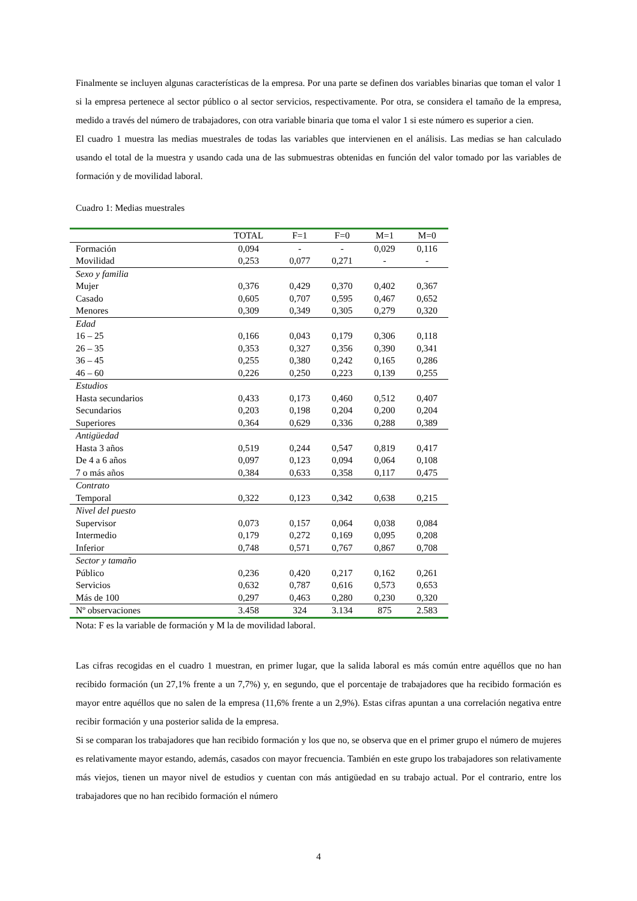Finalmente se incluyen algunas características de la empresa. Por una parte se definen dos variables binarias que toman el valor 1 si la empresa pertenece al sector público o al sector servicios, respectivamente. Por otra, se considera el tamaño de la empresa, medido a través del número de trabajadores, con otra variable binaria que toma el valor 1 si este número es superior a cien.
El cuadro 1 muestra las medias muestrales de todas las variables que intervienen en el análisis. Las medias se han calculado usando el total de la muestra y usando cada una de las submuestras obtenidas en función del valor tomado por las variables de formación y de movilidad laboral.
Cuadro 1: Medias muestrales
| | TOTAL | F=1 | F=0 | M=1 | M=0 |
| --- | --- | --- | --- | --- | --- |
| Formación | 0,094 | - | - | 0,029 | 0,116 |
| Movilidad | 0,253 | 0,077 | 0,271 | - | - |
| Sexo y familia | | | | | |
| Mujer | 0,376 | 0,429 | 0,370 | 0,402 | 0,367 |
| Casado | 0,605 | 0,707 | 0,595 | 0,467 | 0,652 |
| Menores | 0,309 | 0,349 | 0,305 | 0,279 | 0,320 |
| Edad | | | | | |
| 16 – 25 | 0,166 | 0,043 | 0,179 | 0,306 | 0,118 |
| 26 – 35 | 0,353 | 0,327 | 0,356 | 0,390 | 0,341 |
| 36 – 45 | 0,255 | 0,380 | 0,242 | 0,165 | 0,286 |
| 46 – 60 | 0,226 | 0,250 | 0,223 | 0,139 | 0,255 |
| Estudios | | | | | |
| Hasta secundarios | 0,433 | 0,173 | 0,460 | 0,512 | 0,407 |
| Secundarios | 0,203 | 0,198 | 0,204 | 0,200 | 0,204 |
| Superiores | 0,364 | 0,629 | 0,336 | 0,288 | 0,389 |
| Antigüedad | | | | | |
| Hasta 3 años | 0,519 | 0,244 | 0,547 | 0,819 | 0,417 |
| De 4 a 6 años | 0,097 | 0,123 | 0,094 | 0,064 | 0,108 |
| 7 o más años | 0,384 | 0,633 | 0,358 | 0,117 | 0,475 |
| Contrato | | | | | |
| Temporal | 0,322 | 0,123 | 0,342 | 0,638 | 0,215 |
| Nivel del puesto | | | | | |
| Supervisor | 0,073 | 0,157 | 0,064 | 0,038 | 0,084 |
| Intermedio | 0,179 | 0,272 | 0,169 | 0,095 | 0,208 |
| Inferior | 0,748 | 0,571 | 0,767 | 0,867 | 0,708 |
| Sector y tamaño | | | | | |
| Público | 0,236 | 0,420 | 0,217 | 0,162 | 0,261 |
| Servicios | 0,632 | 0,787 | 0,616 | 0,573 | 0,653 |
| Más de 100 | 0,297 | 0,463 | 0,280 | 0,230 | 0,320 |
| Nº observaciones | 3.458 | 324 | 3.134 | 875 | 2.583 |
Nota: F es la variable de formación y M la de movilidad laboral.
Las cifras recogidas en el cuadro 1 muestran, en primer lugar, que la salida laboral es más común entre aquéllos que no han recibido formación (un 27,1% frente a un 7,7%) y, en segundo, que el porcentaje de trabajadores que ha recibido formación es mayor entre aquéllos que no salen de la empresa (11,6% frente a un 2,9%). Estas cifras apuntan a una correlación negativa entre recibir formación y una posterior salida de la empresa.
Si se comparan los trabajadores que han recibido formación y los que no, se observa que en el primer grupo el número de mujeres es relativamente mayor estando, además, casados con mayor frecuencia. También en este grupo los trabajadores son relativamente más viejos, tienen un mayor nivel de estudios y cuentan con más antigüedad en su trabajo actual. Por el contrario, entre los trabajadores que no han recibido formación el número
4